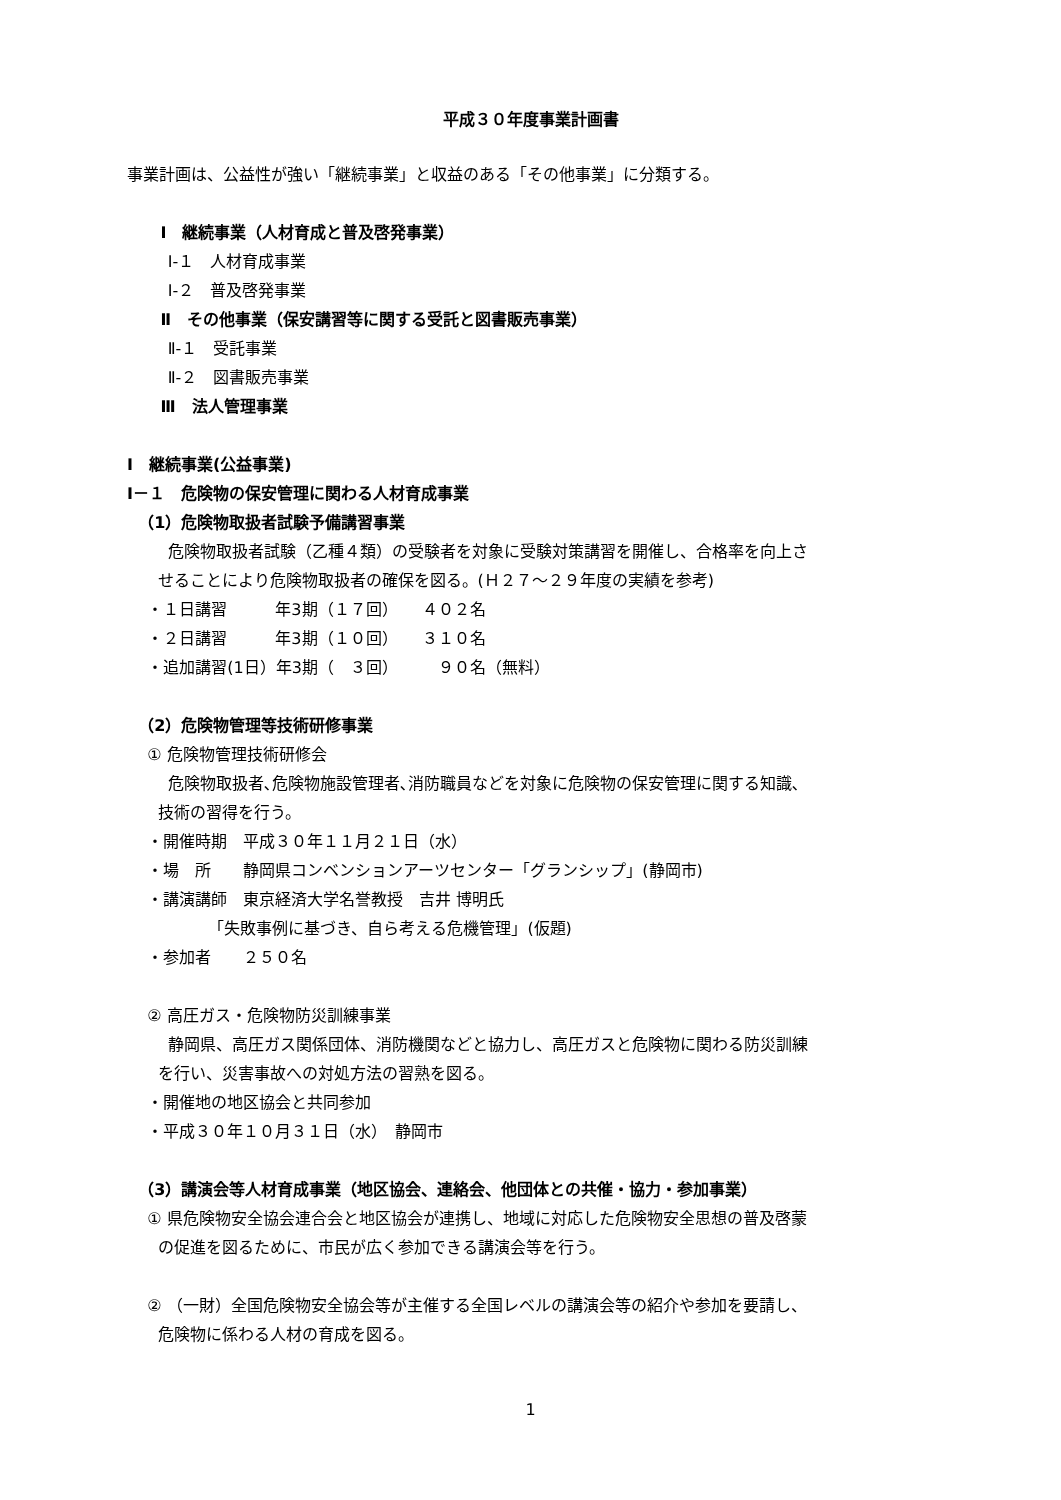平成３０年度事業計画書
事業計画は、公益性が強い「継続事業」と収益のある「その他事業」に分類する。
Ⅰ　継続事業（人材育成と普及啓発事業）
Ⅰ-１　人材育成事業
Ⅰ-２　普及啓発事業
Ⅱ　その他事業（保安講習等に関する受託と図書販売事業）
Ⅱ-１　受託事業
Ⅱ-２　図書販売事業
Ⅲ　法人管理事業
Ⅰ　継続事業(公益事業)
Ⅰ－１　危険物の保安管理に関わる人材育成事業
（1）危険物取扱者試験予備講習事業
危険物取扱者試験（乙種４類）の受験者を対象に受験対策講習を開催し、合格率を向上さ
せることにより危険物取扱者の確保を図る。(Ｈ２７～２９年度の実績を参考)
・１日講習　　　年3期（１７回）　　４０２名
・２日講習　　　年3期（１０回）　　３１０名
・追加講習(1日）年3期（　３回）　　　９０名（無料）
（2）危険物管理等技術研修事業
① 危険物管理技術研修会
危険物取扱者､危険物施設管理者､消防職員などを対象に危険物の保安管理に関する知識､
技術の習得を行う。
・開催時期　平成３０年１１月２１日（水）
・場　所　　静岡県コンベンションアーツセンター「グランシップ」(静岡市)
・講演講師　東京経済大学名誉教授　吉井 博明氏
「失敗事例に基づき、自ら考える危機管理」(仮題)
・参加者　　２５０名
② 高圧ガス・危険物防災訓練事業
静岡県、高圧ガス関係団体、消防機関などと協力し、高圧ガスと危険物に関わる防災訓練
を行い、災害事故への対処方法の習熟を図る。
・開催地の地区協会と共同参加
・平成３０年１０月３１日（水）　静岡市
（3）講演会等人材育成事業（地区協会、連絡会、他団体との共催・協力・参加事業）
① 県危険物安全協会連合会と地区協会が連携し、地域に対応した危険物安全思想の普及啓蒙
の促進を図るために、市民が広く参加できる講演会等を行う。
② （一財）全国危険物安全協会等が主催する全国レベルの講演会等の紹介や参加を要請し、
危険物に係わる人材の育成を図る。
1